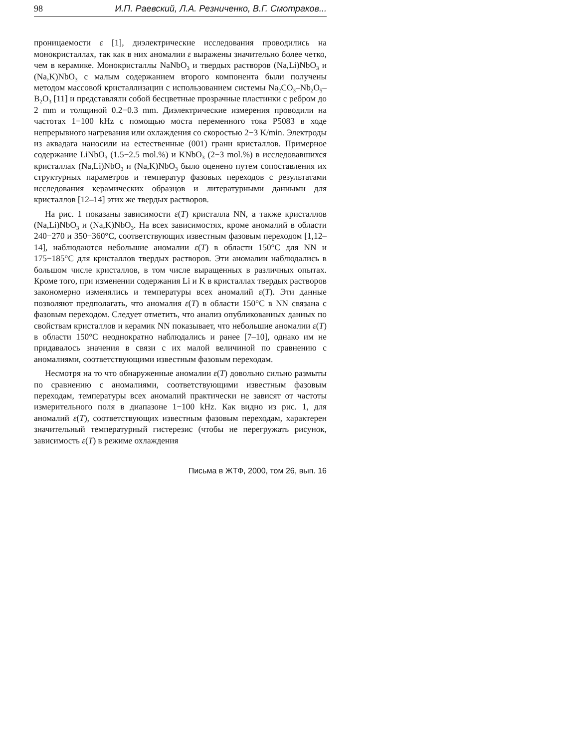98 И.П. Раевский, Л.А. Резниченко, В.Г. Смотраков...
проницаемости ε [1], диэлектрические исследования проводились на монокристаллах, так как в них аномалии ε выражены значительно более четко, чем в керамике. Монокристаллы NaNbO<sub>3</sub> и твердых растворов (Na,Li)NbO<sub>3</sub> и (Na,K)NbO<sub>3</sub> с малым содержанием второго компонента были получены методом массовой кристаллизации с использованием системы Na<sub>2</sub>CO<sub>3</sub>–Nb<sub>2</sub>O<sub>5</sub>–B<sub>2</sub>O<sub>3</sub> [11] и представляли собой бесцветные прозрачные пластинки с ребром до 2 mm и толщиной 0.2−0.3 mm. Диэлектрические измерения проводили на частотах 1−100 kHz с помощью моста переменного тока Р5083 в ходе непрерывного нагревания или охлаждения со скоростью 2−3 K/min. Электроды из аквадага наносили на естественные (001) грани кристаллов. Примерное содержание LiNbO<sub>3</sub> (1.5−2.5 mol.%) и KNbO<sub>3</sub> (2−3 mol.%) в исследовавшихся кристаллах (Na,Li)NbO<sub>3</sub> и (Na,K)NbO<sub>3</sub> было оценено путем сопоставления их структурных параметров и температур фазовых переходов с результатами исследования керамических образцов и литературными данными для кристаллов [12–14] этих же твердых растворов.
На рис. 1 показаны зависимости ε(T) кристалла NN, а также кристаллов (Na,Li)NbO<sub>3</sub> и (Na,K)NbO<sub>3</sub>. На всех зависимостях, кроме аномалий в области 240−270 и 350−360°C, соответствующих известным фазовым переходом [1,12–14], наблюдаются небольшие аномалии ε(T) в области 150°C для NN и 175−185°C для кристаллов твердых растворов. Эти аномалии наблюдались в большом числе кристаллов, в том числе выращенных в различных опытах. Кроме того, при изменении содержания Li и K в кристаллах твердых растворов закономерно изменялись и температуры всех аномалий ε(T). Эти данные позволяют предполагать, что аномалия ε(T) в области 150°C в NN связана с фазовым переходом. Следует отметить, что анализ опубликованных данных по свойствам кристаллов и керамик NN показывает, что небольшие аномалии ε(T) в области 150°C неоднократно наблюдались и ранее [7–10], однако им не придавалось значения в связи с их малой величиной по сравнению с аномалиями, соответствующими известным фазовым переходам.
Несмотря на то что обнаруженные аномалии ε(T) довольно сильно размыты по сравнению с аномалиями, соответствующими известным фазовым переходам, температуры всех аномалий практически не зависят от частоты измерительного поля в диапазоне 1−100 kHz. Как видно из рис. 1, для аномалий ε(T), соответствующих известным фазовым переходам, характерен значительный температурный гистерезис (чтобы не перегружать рисунок, зависимость ε(T) в режиме охлаждения
Письма в ЖТФ, 2000, том 26, вып. 16